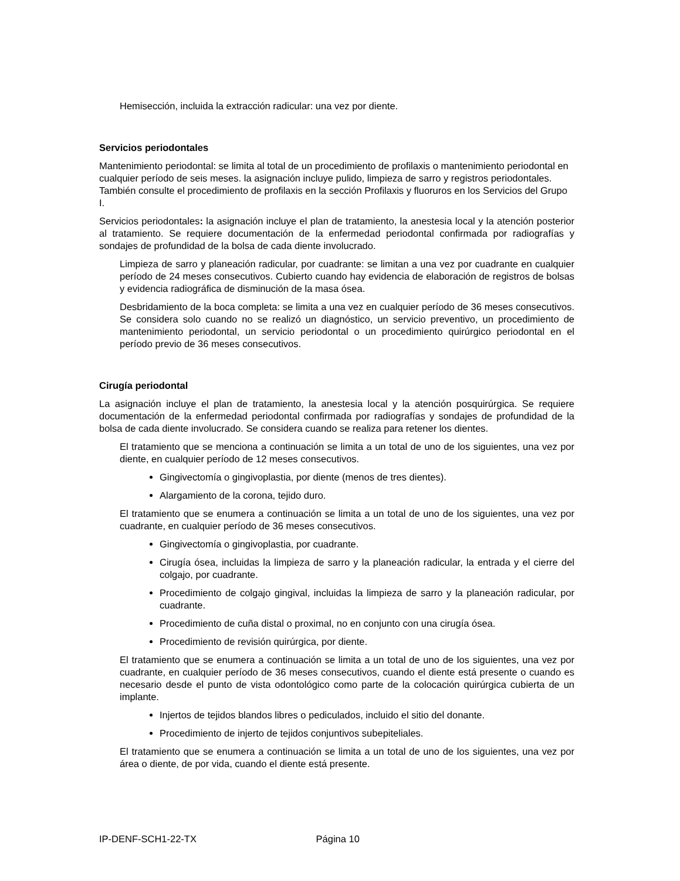Hemisección, incluida la extracción radicular: una vez por diente.
Servicios periodontales
Mantenimiento periodontal: se limita al total de un procedimiento de profilaxis o mantenimiento periodontal en cualquier período de seis meses. la asignación incluye pulido, limpieza de sarro y registros periodontales. También consulte el procedimiento de profilaxis en la sección Profilaxis y fluoruros en los Servicios del Grupo I.
Servicios periodontales: la asignación incluye el plan de tratamiento, la anestesia local y la atención posterior al tratamiento. Se requiere documentación de la enfermedad periodontal confirmada por radiografías y sondajes de profundidad de la bolsa de cada diente involucrado.
Limpieza de sarro y planeación radicular, por cuadrante: se limitan a una vez por cuadrante en cualquier período de 24 meses consecutivos. Cubierto cuando hay evidencia de elaboración de registros de bolsas y evidencia radiográfica de disminución de la masa ósea.
Desbridamiento de la boca completa: se limita a una vez en cualquier período de 36 meses consecutivos. Se considera solo cuando no se realizó un diagnóstico, un servicio preventivo, un procedimiento de mantenimiento periodontal, un servicio periodontal o un procedimiento quirúrgico periodontal en el período previo de 36 meses consecutivos.
Cirugía periodontal
La asignación incluye el plan de tratamiento, la anestesia local y la atención posquirúrgica. Se requiere documentación de la enfermedad periodontal confirmada por radiografías y sondajes de profundidad de la bolsa de cada diente involucrado. Se considera cuando se realiza para retener los dientes.
El tratamiento que se menciona a continuación se limita a un total de uno de los siguientes, una vez por diente, en cualquier período de 12 meses consecutivos.
Gingivectomía o gingivoplastia, por diente (menos de tres dientes).
Alargamiento de la corona, tejido duro.
El tratamiento que se enumera a continuación se limita a un total de uno de los siguientes, una vez por cuadrante, en cualquier período de 36 meses consecutivos.
Gingivectomía o gingivoplastia, por cuadrante.
Cirugía ósea, incluidas la limpieza de sarro y la planeación radicular, la entrada y el cierre del colgajo, por cuadrante.
Procedimiento de colgajo gingival, incluidas la limpieza de sarro y la planeación radicular, por cuadrante.
Procedimiento de cuña distal o proximal, no en conjunto con una cirugía ósea.
Procedimiento de revisión quirúrgica, por diente.
El tratamiento que se enumera a continuación se limita a un total de uno de los siguientes, una vez por cuadrante, en cualquier período de 36 meses consecutivos, cuando el diente está presente o cuando es necesario desde el punto de vista odontológico como parte de la colocación quirúrgica cubierta de un implante.
Injertos de tejidos blandos libres o pediculados, incluido el sitio del donante.
Procedimiento de injerto de tejidos conjuntivos subepiteliales.
El tratamiento que se enumera a continuación se limita a un total de uno de los siguientes, una vez por área o diente, de por vida, cuando el diente está presente.
IP-DENF-SCH1-22-TX Página 10